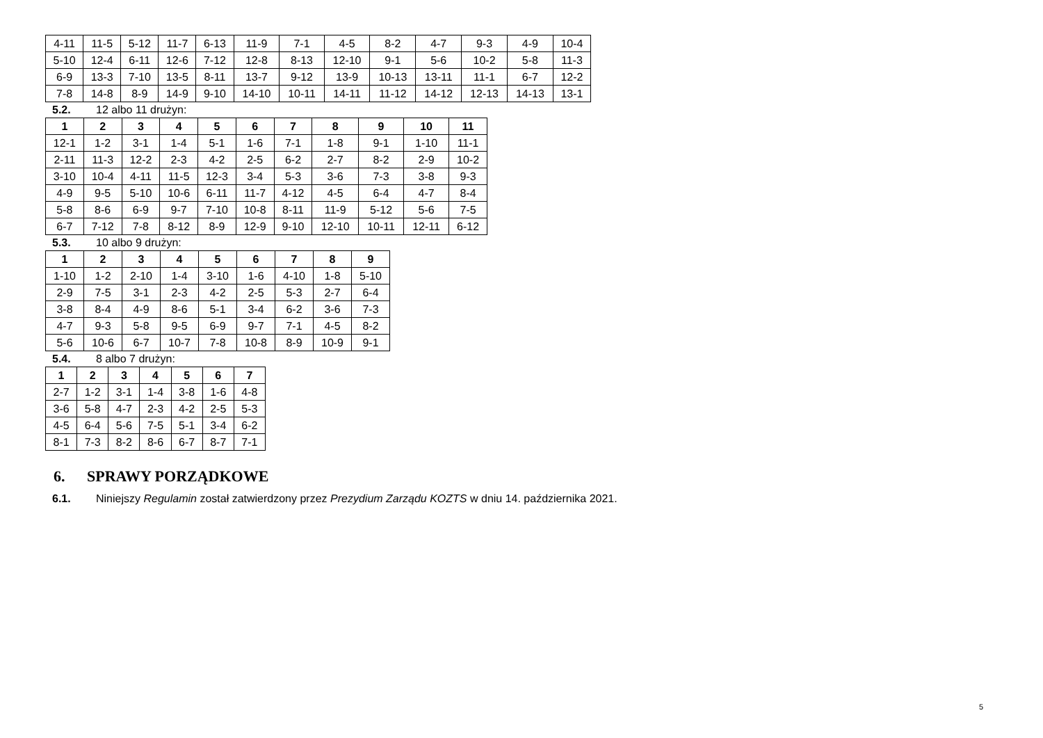| 4-11 | 11-5 | 5-12 | 11-7 | 6-13 | 11-9 | 7-1 | 4-5 | 8-2 | 4-7 | 9-3 | 4-9 | 10-4 |
| 5-10 | 12-4 | 6-11 | 12-6 | 7-12 | 12-8 | 8-13 | 12-10 | 9-1 | 5-6 | 10-2 | 5-8 | 11-3 |
| 6-9 | 13-3 | 7-10 | 13-5 | 8-11 | 13-7 | 9-12 | 13-9 | 10-13 | 13-11 | 11-1 | 6-7 | 12-2 |
| 7-8 | 14-8 | 8-9 | 14-9 | 9-10 | 14-10 | 10-11 | 14-11 | 11-12 | 14-12 | 12-13 | 14-13 | 13-1 |
5.2. 12 albo 11 drużyn:
| 1 | 2 | 3 | 4 | 5 | 6 | 7 | 8 | 9 | 10 | 11 |
| --- | --- | --- | --- | --- | --- | --- | --- | --- | --- | --- |
| 12-1 | 1-2 | 3-1 | 1-4 | 5-1 | 1-6 | 7-1 | 1-8 | 9-1 | 1-10 | 11-1 |
| 2-11 | 11-3 | 12-2 | 2-3 | 4-2 | 2-5 | 6-2 | 2-7 | 8-2 | 2-9 | 10-2 |
| 3-10 | 10-4 | 4-11 | 11-5 | 12-3 | 3-4 | 5-3 | 3-6 | 7-3 | 3-8 | 9-3 |
| 4-9 | 9-5 | 5-10 | 10-6 | 6-11 | 11-7 | 4-12 | 4-5 | 6-4 | 4-7 | 8-4 |
| 5-8 | 8-6 | 6-9 | 9-7 | 7-10 | 10-8 | 8-11 | 11-9 | 5-12 | 5-6 | 7-5 |
| 6-7 | 7-12 | 7-8 | 8-12 | 8-9 | 12-9 | 9-10 | 12-10 | 10-11 | 12-11 | 6-12 |
5.3. 10 albo 9 drużyn:
| 1 | 2 | 3 | 4 | 5 | 6 | 7 | 8 | 9 |
| --- | --- | --- | --- | --- | --- | --- | --- | --- |
| 1-10 | 1-2 | 2-10 | 1-4 | 3-10 | 1-6 | 4-10 | 1-8 | 5-10 |
| 2-9 | 7-5 | 3-1 | 2-3 | 4-2 | 2-5 | 5-3 | 2-7 | 6-4 |
| 3-8 | 8-4 | 4-9 | 8-6 | 5-1 | 3-4 | 6-2 | 3-6 | 7-3 |
| 4-7 | 9-3 | 5-8 | 9-5 | 6-9 | 9-7 | 7-1 | 4-5 | 8-2 |
| 5-6 | 10-6 | 6-7 | 10-7 | 7-8 | 10-8 | 8-9 | 10-9 | 9-1 |
5.4. 8 albo 7 drużyn:
| 1 | 2 | 3 | 4 | 5 | 6 | 7 |
| --- | --- | --- | --- | --- | --- | --- |
| 2-7 | 1-2 | 3-1 | 1-4 | 3-8 | 1-6 | 4-8 |
| 3-6 | 5-8 | 4-7 | 2-3 | 4-2 | 2-5 | 5-3 |
| 4-5 | 6-4 | 5-6 | 7-5 | 5-1 | 3-4 | 6-2 |
| 8-1 | 7-3 | 8-2 | 8-6 | 6-7 | 8-7 | 7-1 |
6. SPRAWY PORZĄDKOWE
6.1. Niniejszy Regulamin został zatwierdzony przez Prezydium Zarządu KOZTS w dniu 14. października 2021.
5